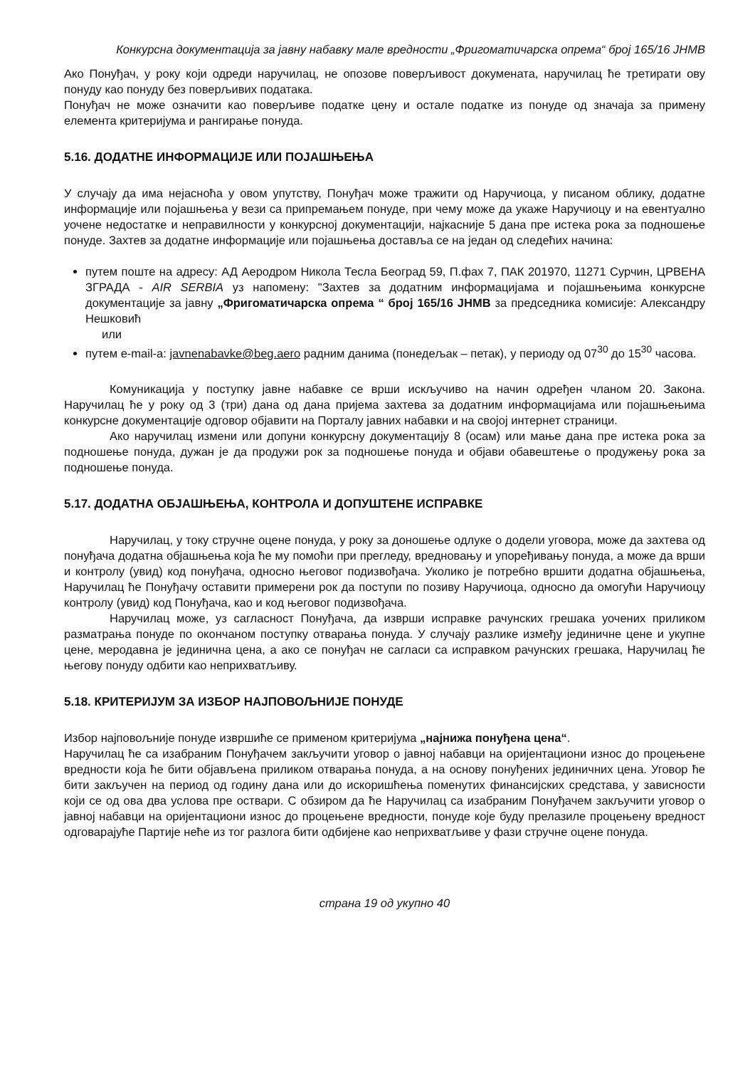Конкурсна документација за јавну набавку мале вредности „Фригоматичарска опрема“ број 165/16 ЈНМВ
Ако Понуђач, у року који одреди наручилац, не опозове поверљивост докумената, наручилац ће третирати ову понуду као понуду без поверљивих података.
Понуђач не може означити као поверљиве податке цену и остале податке из понуде од значаја за примену елемента критеријума и рангирање понуда.
5.16. ДОДАТНЕ ИНФОРМАЦИЈЕ ИЛИ ПОЈАШЊЕЊА
У случају да има нејасноћа у овом упутству, Понуђач може тражити од Наручиоца, у писаном облику, додатне информације или појашњења у вези са припремањем понуде, при чему може да укаже Наручиоцу и на евентуално уочене недостатке и неправилности у конкурсној документацији, најкасније 5 дана пре истека рока за подношење понуде. Захтев за додатне информације или појашњења доставља се на један од следећих начина:
путем поште на адресу: АД Аеродром Никола Тесла Београд 59, П.фах 7, ПАК 201970, 11271 Сурчин, ЦРВЕНА ЗГРАДА - AIR SERBIA уз напомену: "Захтев за додатним информацијама и појашњењима конкурсне документације за јавну „Фригоматичарска опрема “ број 165/16 ЈНМВ за председника комисије: Александру Нешковић
или
путем e-mail-a: javnenabavke@beg.aero радним данима (понедељак – петак), у периоду од 07<sup>30</sup> до 15<sup>30</sup> часова.
Комуникација у поступку јавне набавке се врши искључиво на начин одређен чланом 20. Закона. Наручилац ће у року од 3 (три) дана од дана пријема захтева за додатним информацијама или појашњењима конкурсне документације одговор објавити на Порталу јавних набавки и на својој интернет страници.
Ако наручилац измени или допуни конкурсну документацију 8 (осам) или мање дана пре истека рока за подношење понуда, дужан је да продужи рок за подношење понуда и објави обавештење о продужењу рока за подношење понуда.
5.17. ДОДАТНА ОБЈАШЊЕЊА, КОНТРОЛА И ДОПУШТЕНЕ ИСПРАВКЕ
Наручилац, у току стручне оцене понуда, у року за доношење одлуке о додели уговора, може да захтева од понуђача додатна објашњења која ће му помоћи при прегледу, вредновању и упоређивању понуда, а може да врши и контролу (увид) код понуђача, односно његовог подизвођача. Уколико је потребно вршити додатна објашњења, Наручилац ће Понуђачу оставити примерени рок да поступи по позиву Наручиоца, односно да омогући Наручиоцу контролу (увид) код Понуђача, као и код његовог подизвођача.
Наручилац може, уз сагласност Понуђача, да изврши исправке рачунских грешака уочених приликом разматрања понуде по окончаном поступку отварања понуда. У случају разлике између јединичне цене и укупне цене, меродавна је јединична цена, а ако се понуђач не сагласи са исправком рачунских грешака, Наручилац ће његову понуду одбити као неприхватљиву.
5.18. КРИТЕРИЈУМ ЗА ИЗБОР НАЈПОВОЉНИЈЕ ПОНУДЕ
Избор најповољније понуде извршиће се применом критеријума „најнижа понуђена цена“.
Наручилац ће са изабраним Понуђачем закључити уговор о јавној набавци на оријентациони износ до процењене вредности која ће бити објављена приликом отварања понуда, а на основу понуђених јединичних цена. Уговор ће бити закључен на период од годину дана или до искоришћења поменутих финансијских средстава, у зависности који се од ова два услова пре оствари. С обзиром да ће Наручилац са изабраним Понуђачем закључити уговор о јавној набавци на оријентациони износ до процењене вредности, понуде које буду прелазиле процењену вредност одговарајуће Партије неће из тог разлога бити одбијене као неприхватљиве у фази стручне оцене понуда.
страна 19 од укупно 40